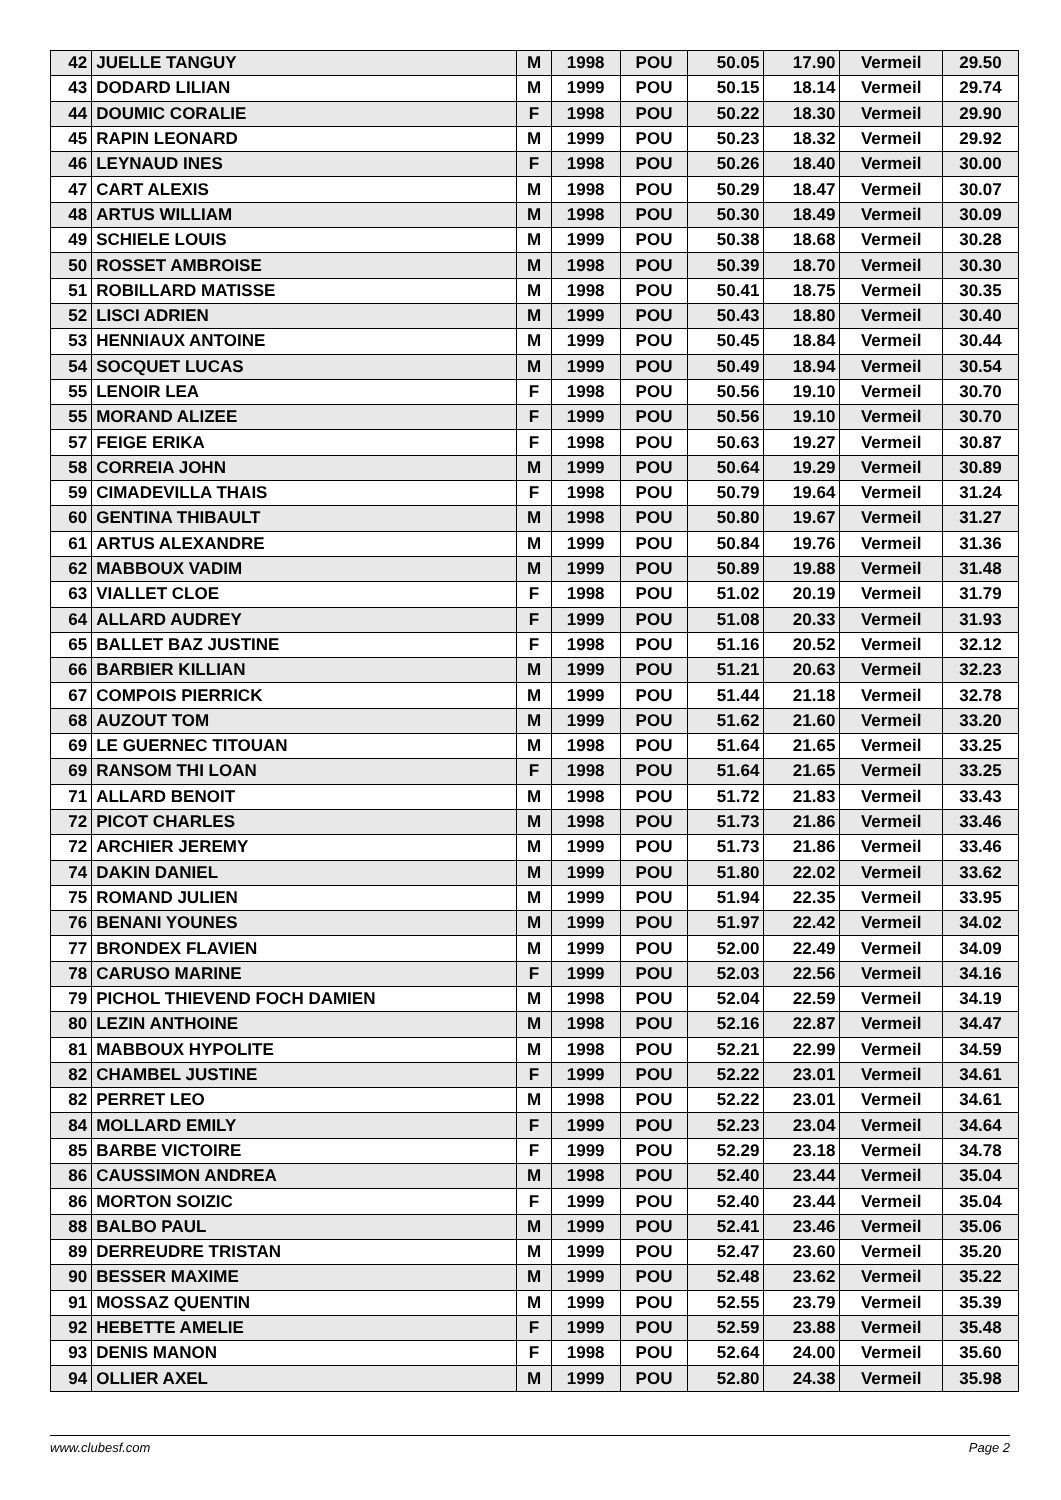| 42 | JUELLE TANGUY | M | 1998 | POU | 50.05 | 17.90 | Vermeil | 29.50 |
| 43 | DODARD LILIAN | M | 1999 | POU | 50.15 | 18.14 | Vermeil | 29.74 |
| 44 | DOUMIC CORALIE | F | 1998 | POU | 50.22 | 18.30 | Vermeil | 29.90 |
| 45 | RAPIN LEONARD | M | 1999 | POU | 50.23 | 18.32 | Vermeil | 29.92 |
| 46 | LEYNAUD INES | F | 1998 | POU | 50.26 | 18.40 | Vermeil | 30.00 |
| 47 | CART ALEXIS | M | 1998 | POU | 50.29 | 18.47 | Vermeil | 30.07 |
| 48 | ARTUS WILLIAM | M | 1998 | POU | 50.30 | 18.49 | Vermeil | 30.09 |
| 49 | SCHIELE LOUIS | M | 1999 | POU | 50.38 | 18.68 | Vermeil | 30.28 |
| 50 | ROSSET AMBROISE | M | 1998 | POU | 50.39 | 18.70 | Vermeil | 30.30 |
| 51 | ROBILLARD MATISSE | M | 1998 | POU | 50.41 | 18.75 | Vermeil | 30.35 |
| 52 | LISCI ADRIEN | M | 1999 | POU | 50.43 | 18.80 | Vermeil | 30.40 |
| 53 | HENNIAUX ANTOINE | M | 1999 | POU | 50.45 | 18.84 | Vermeil | 30.44 |
| 54 | SOCQUET LUCAS | M | 1999 | POU | 50.49 | 18.94 | Vermeil | 30.54 |
| 55 | LENOIR LEA | F | 1998 | POU | 50.56 | 19.10 | Vermeil | 30.70 |
| 55 | MORAND ALIZEE | F | 1999 | POU | 50.56 | 19.10 | Vermeil | 30.70 |
| 57 | FEIGE ERIKA | F | 1998 | POU | 50.63 | 19.27 | Vermeil | 30.87 |
| 58 | CORREIA JOHN | M | 1999 | POU | 50.64 | 19.29 | Vermeil | 30.89 |
| 59 | CIMADEVILLA THAIS | F | 1998 | POU | 50.79 | 19.64 | Vermeil | 31.24 |
| 60 | GENTINA THIBAULT | M | 1998 | POU | 50.80 | 19.67 | Vermeil | 31.27 |
| 61 | ARTUS ALEXANDRE | M | 1999 | POU | 50.84 | 19.76 | Vermeil | 31.36 |
| 62 | MABBOUX VADIM | M | 1999 | POU | 50.89 | 19.88 | Vermeil | 31.48 |
| 63 | VIALLET CLOE | F | 1998 | POU | 51.02 | 20.19 | Vermeil | 31.79 |
| 64 | ALLARD AUDREY | F | 1999 | POU | 51.08 | 20.33 | Vermeil | 31.93 |
| 65 | BALLET BAZ JUSTINE | F | 1998 | POU | 51.16 | 20.52 | Vermeil | 32.12 |
| 66 | BARBIER KILLIAN | M | 1999 | POU | 51.21 | 20.63 | Vermeil | 32.23 |
| 67 | COMPOIS PIERRICK | M | 1999 | POU | 51.44 | 21.18 | Vermeil | 32.78 |
| 68 | AUZOUT TOM | M | 1999 | POU | 51.62 | 21.60 | Vermeil | 33.20 |
| 69 | LE GUERNEC TITOUAN | M | 1998 | POU | 51.64 | 21.65 | Vermeil | 33.25 |
| 69 | RANSOM THI LOAN | F | 1998 | POU | 51.64 | 21.65 | Vermeil | 33.25 |
| 71 | ALLARD BENOIT | M | 1998 | POU | 51.72 | 21.83 | Vermeil | 33.43 |
| 72 | PICOT CHARLES | M | 1998 | POU | 51.73 | 21.86 | Vermeil | 33.46 |
| 72 | ARCHIER JEREMY | M | 1999 | POU | 51.73 | 21.86 | Vermeil | 33.46 |
| 74 | DAKIN DANIEL | M | 1999 | POU | 51.80 | 22.02 | Vermeil | 33.62 |
| 75 | ROMAND JULIEN | M | 1999 | POU | 51.94 | 22.35 | Vermeil | 33.95 |
| 76 | BENANI YOUNES | M | 1999 | POU | 51.97 | 22.42 | Vermeil | 34.02 |
| 77 | BRONDEX FLAVIEN | M | 1999 | POU | 52.00 | 22.49 | Vermeil | 34.09 |
| 78 | CARUSO MARINE | F | 1999 | POU | 52.03 | 22.56 | Vermeil | 34.16 |
| 79 | PICHOL THIEVEND FOCH DAMIEN | M | 1998 | POU | 52.04 | 22.59 | Vermeil | 34.19 |
| 80 | LEZIN ANTHOINE | M | 1998 | POU | 52.16 | 22.87 | Vermeil | 34.47 |
| 81 | MABBOUX HYPOLITE | M | 1998 | POU | 52.21 | 22.99 | Vermeil | 34.59 |
| 82 | CHAMBEL JUSTINE | F | 1999 | POU | 52.22 | 23.01 | Vermeil | 34.61 |
| 82 | PERRET LEO | M | 1998 | POU | 52.22 | 23.01 | Vermeil | 34.61 |
| 84 | MOLLARD EMILY | F | 1999 | POU | 52.23 | 23.04 | Vermeil | 34.64 |
| 85 | BARBE VICTOIRE | F | 1999 | POU | 52.29 | 23.18 | Vermeil | 34.78 |
| 86 | CAUSSIMON ANDREA | M | 1998 | POU | 52.40 | 23.44 | Vermeil | 35.04 |
| 86 | MORTON SOIZIC | F | 1999 | POU | 52.40 | 23.44 | Vermeil | 35.04 |
| 88 | BALBO PAUL | M | 1999 | POU | 52.41 | 23.46 | Vermeil | 35.06 |
| 89 | DERREUDRE TRISTAN | M | 1999 | POU | 52.47 | 23.60 | Vermeil | 35.20 |
| 90 | BESSER MAXIME | M | 1999 | POU | 52.48 | 23.62 | Vermeil | 35.22 |
| 91 | MOSSAZ QUENTIN | M | 1999 | POU | 52.55 | 23.79 | Vermeil | 35.39 |
| 92 | HEBETTE AMELIE | F | 1999 | POU | 52.59 | 23.88 | Vermeil | 35.48 |
| 93 | DENIS MANON | F | 1998 | POU | 52.64 | 24.00 | Vermeil | 35.60 |
| 94 | OLLIER AXEL | M | 1999 | POU | 52.80 | 24.38 | Vermeil | 35.98 |
www.clubesf.com Page 2